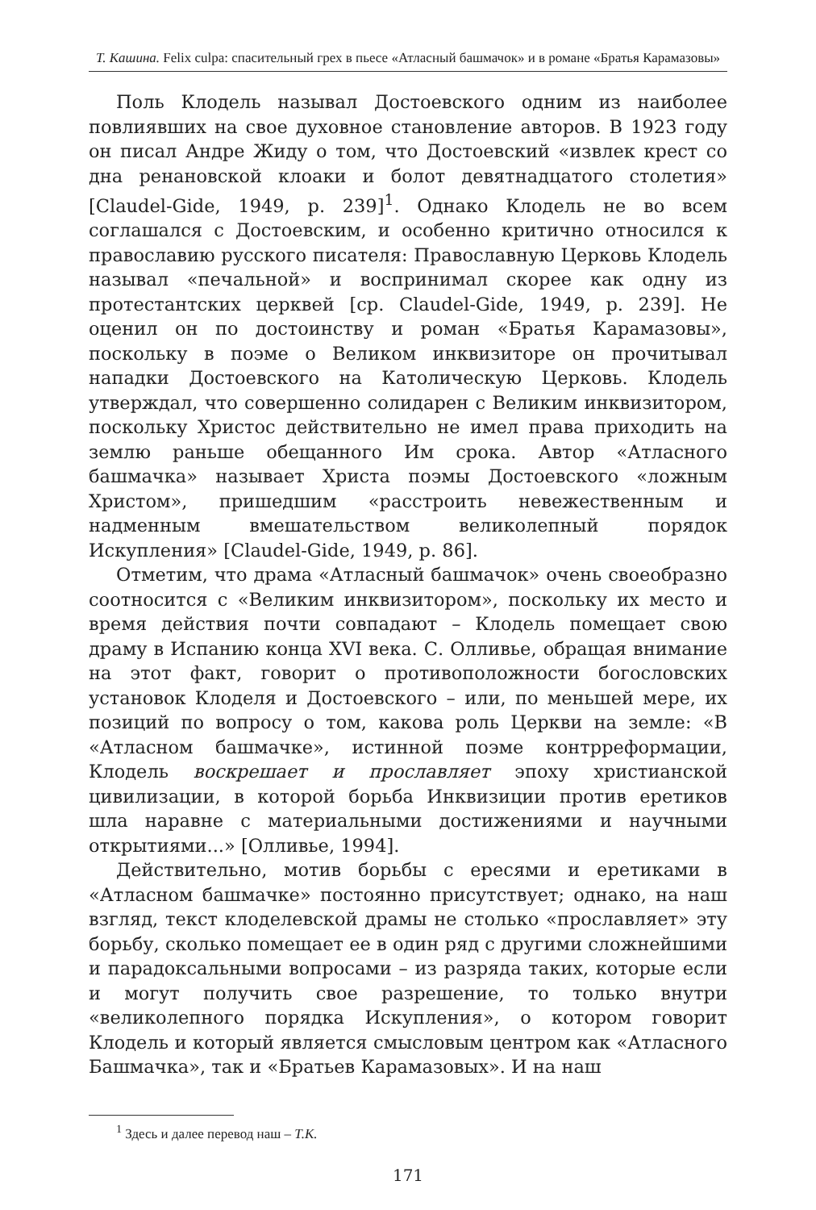Т. Кашина. Felix culpa: спасительный грех в пьесе «Атласный башмачок» и в романе «Братья Карамазовы»
Поль Клодель называл Достоевского одним из наиболее повлиявших на свое духовное становление авторов. В 1923 году он писал Андре Жиду о том, что Достоевский «извлек крест со дна ренановской клоаки и болот девятнадцатого столетия» [Claudel-Gide, 1949, p. 239]<sup>1</sup>. Однако Клодель не во всем соглашался с Достоевским, и особенно критично относился к православию русского писателя: Православную Церковь Клодель называл «печальной» и воспринимал скорее как одну из протестантских церквей [ср. Claudel-Gide, 1949, p. 239]. Не оценил он по достоинству и роман «Братья Карамазовы», поскольку в поэме о Великом инквизиторе он прочитывал нападки Достоевского на Католическую Церковь. Клодель утверждал, что совершенно солидарен с Великим инквизитором, поскольку Христос действительно не имел права приходить на землю раньше обещанного Им срока. Автор «Атласного башмачка» называет Христа поэмы Достоевского «ложным Христом», пришедшим «расстроить невежественным и надменным вмешательством великолепный порядок Искупления» [Claudel-Gide, 1949, p. 86].
Отметим, что драма «Атласный башмачок» очень своеобразно соотносится с «Великим инквизитором», поскольку их место и время действия почти совпадают – Клодель помещает свою драму в Испанию конца XVI века. С. Олливье, обращая внимание на этот факт, говорит о противоположности богословских установок Клоделя и Достоевского – или, по меньшей мере, их позиций по вопросу о том, какова роль Церкви на земле: «В «Атласном башмачке», истинной поэме контрреформации, Клодель воскрешает и прославляет эпоху христианской цивилизации, в которой борьба Инквизиции против еретиков шла наравне с материальными достижениями и научными открытиями...» [Олливье, 1994].
Действительно, мотив борьбы с ересями и еретиками в «Атласном башмачке» постоянно присутствует; однако, на наш взгляд, текст клоделевской драмы не столько «прославляет» эту борьбу, сколько помещает ее в один ряд с другими сложнейшими и парадоксальными вопросами – из разряда таких, которые если и могут получить свое разрешение, то только внутри «великолепного порядка Искупления», о котором говорит Клодель и который является смысловым центром как «Атласного Башмачка», так и «Братьев Карамазовых». И на наш
<sup>1</sup> Здесь и далее перевод наш – Т.К.
171